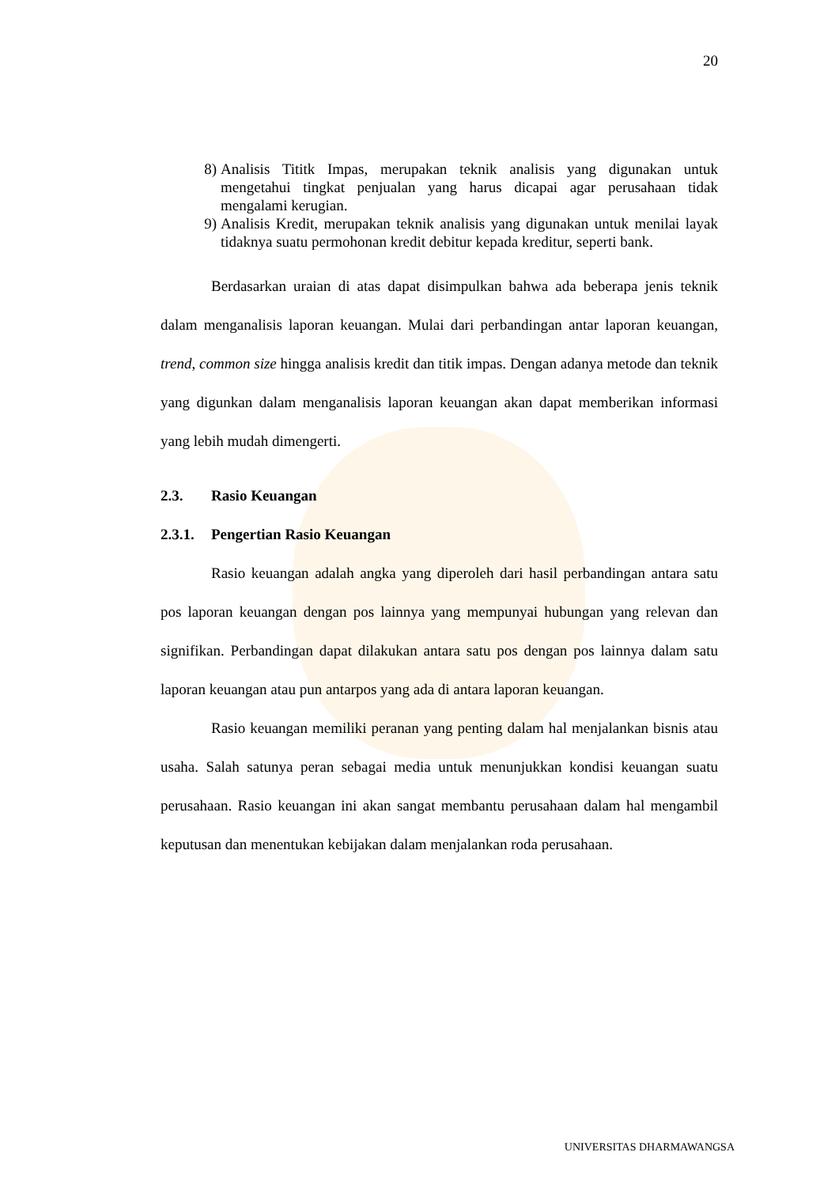20
8) Analisis Tititk Impas, merupakan teknik analisis yang digunakan untuk mengetahui tingkat penjualan yang harus dicapai agar perusahaan tidak mengalami kerugian.
9) Analisis Kredit, merupakan teknik analisis yang digunakan untuk menilai layak tidaknya suatu permohonan kredit debitur kepada kreditur, seperti bank.
Berdasarkan uraian di atas dapat disimpulkan bahwa ada beberapa jenis teknik dalam menganalisis laporan keuangan. Mulai dari perbandingan antar laporan keuangan, trend, common size hingga analisis kredit dan titik impas. Dengan adanya metode dan teknik yang digunkan dalam menganalisis laporan keuangan akan dapat memberikan informasi yang lebih mudah dimengerti.
2.3. Rasio Keuangan
2.3.1. Pengertian Rasio Keuangan
Rasio keuangan adalah angka yang diperoleh dari hasil perbandingan antara satu pos laporan keuangan dengan pos lainnya yang mempunyai hubungan yang relevan dan signifikan. Perbandingan dapat dilakukan antara satu pos dengan pos lainnya dalam satu laporan keuangan atau pun antarpos yang ada di antara laporan keuangan.
Rasio keuangan memiliki peranan yang penting dalam hal menjalankan bisnis atau usaha. Salah satunya peran sebagai media untuk menunjukkan kondisi keuangan suatu perusahaan. Rasio keuangan ini akan sangat membantu perusahaan dalam hal mengambil keputusan dan menentukan kebijakan dalam menjalankan roda perusahaan.
UNIVERSITAS DHARMAWANGSA